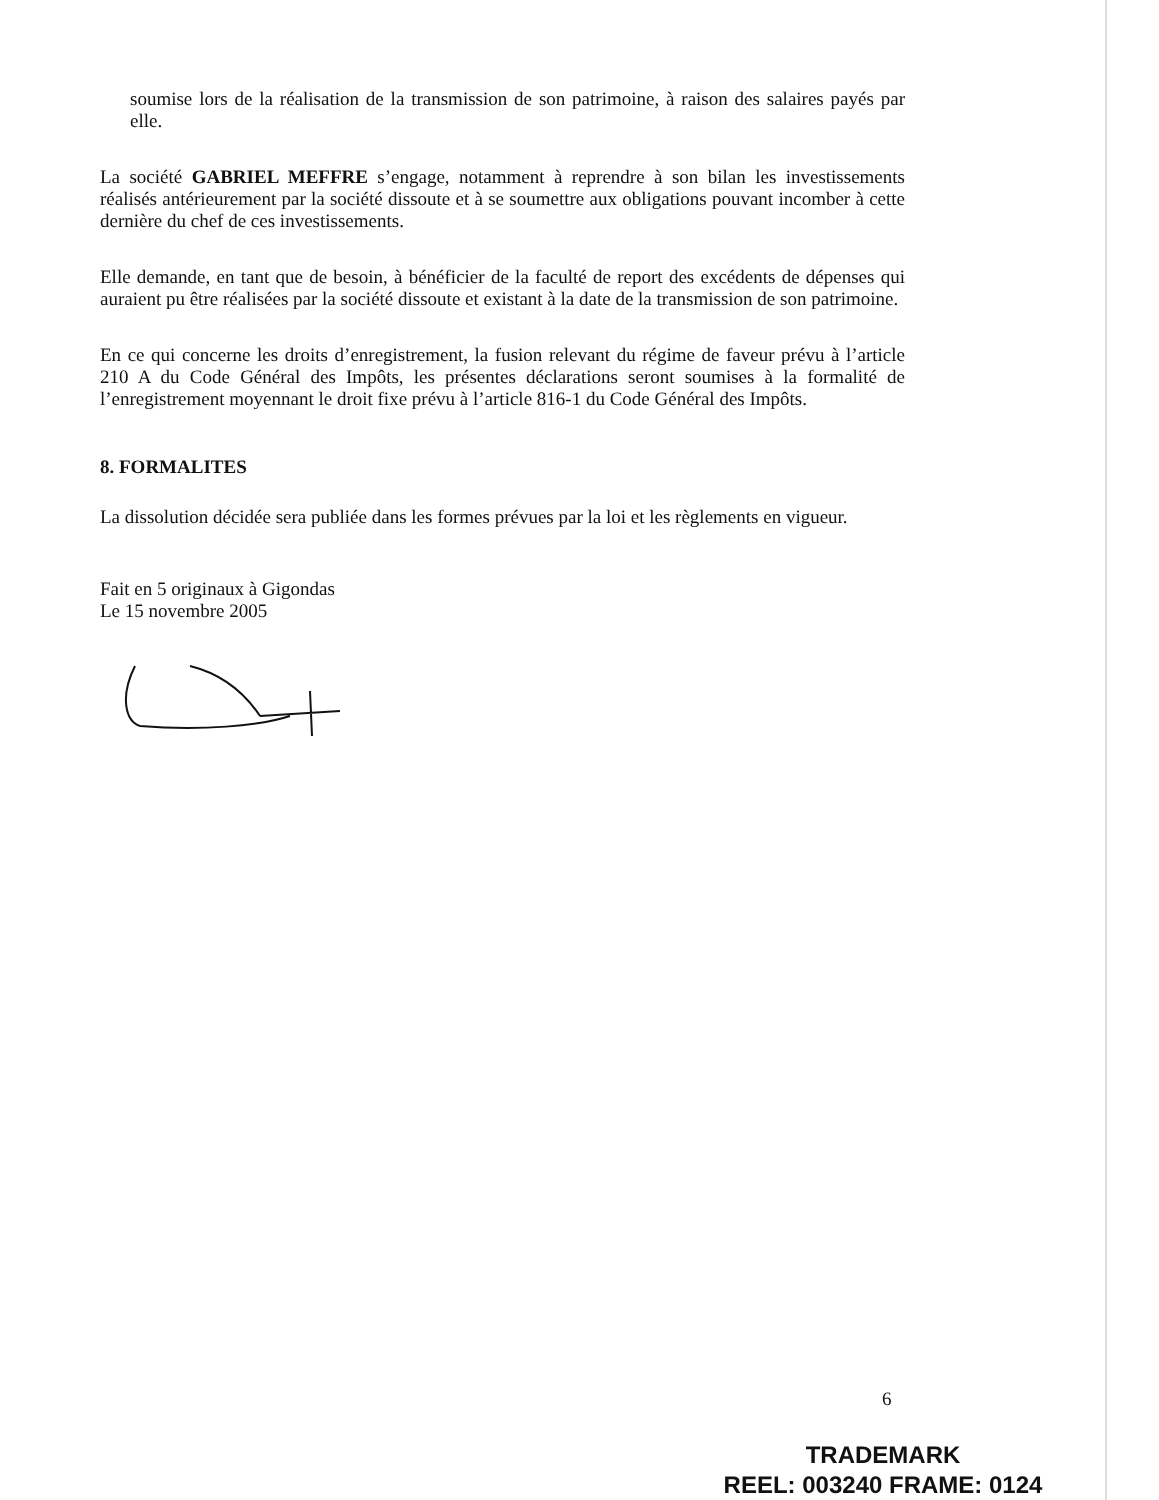soumise lors de la réalisation de la transmission de son patrimoine, à raison des salaires payés par elle.
La société GABRIEL MEFFRE s’engage, notamment à reprendre à son bilan les investissements réalisés antérieurement par la société dissoute et à se soumettre aux obligations pouvant incomber à cette dernière du chef de ces investissements.
Elle demande, en tant que de besoin, à bénéficier de la faculté de report des excédents de dépenses qui auraient pu être réalisées par la société dissoute et existant à la date de la transmission de son patrimoine.
En ce qui concerne les droits d’enregistrement, la fusion relevant du régime de faveur prévu à l’article 210 A du Code Général des Impôts, les présentes déclarations seront soumises à la formalité de l’enregistrement moyennant le droit fixe prévu à l’article 816-1 du Code Général des Impôts.
8. FORMALITES
La dissolution décidée sera publiée dans les formes prévues par la loi et les règlements en vigueur.
Fait en 5 originaux à Gigondas
Le 15 novembre 2005
6
TRADEMARK
REEL: 003240 FRAME: 0124